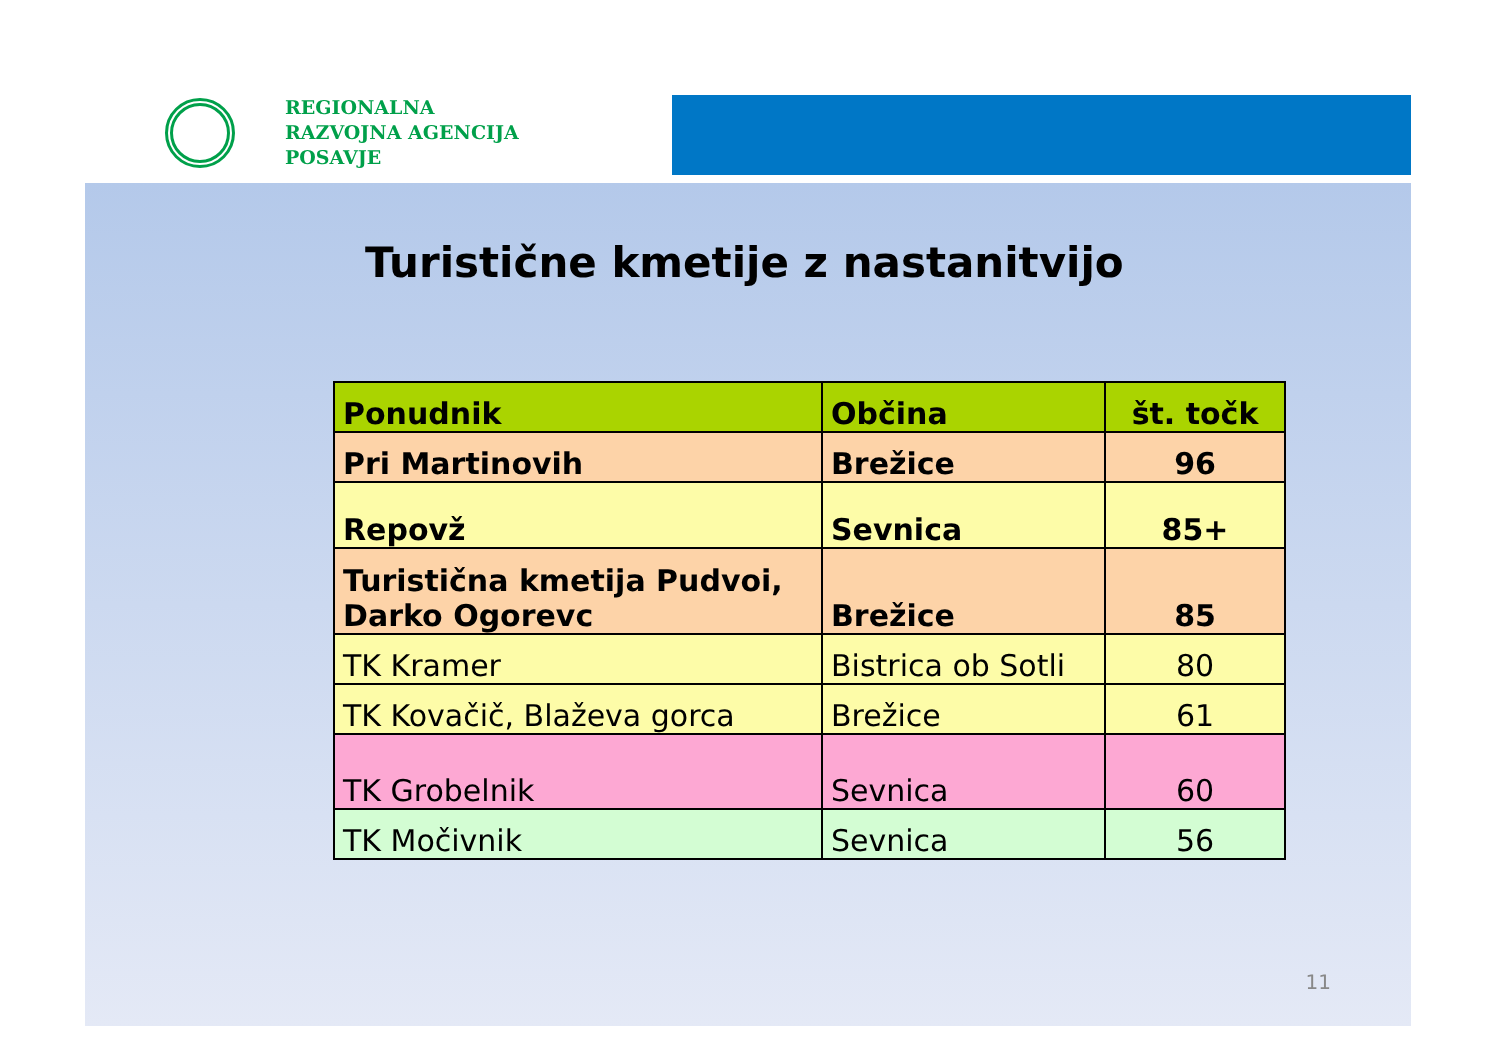REGIONALNA
RAZVOJNA AGENCIJA
POSAVJE
Turistične kmetije z nastanitvijo
| Ponudnik | Občina | št. točk |
| --- | --- | --- |
| Pri Martinovih | Brežice | 96 |
| Repovž | Sevnica | 85+ |
| Turistična kmetija Pudvoi, Darko Ogorevc | Brežice | 85 |
| TK Kramer | Bistrica ob Sotli | 80 |
| TK Kovačič, Blaževa gorca | Brežice | 61 |
| TK Grobelnik | Sevnica | 60 |
| TK Močivnik | Sevnica | 56 |
11